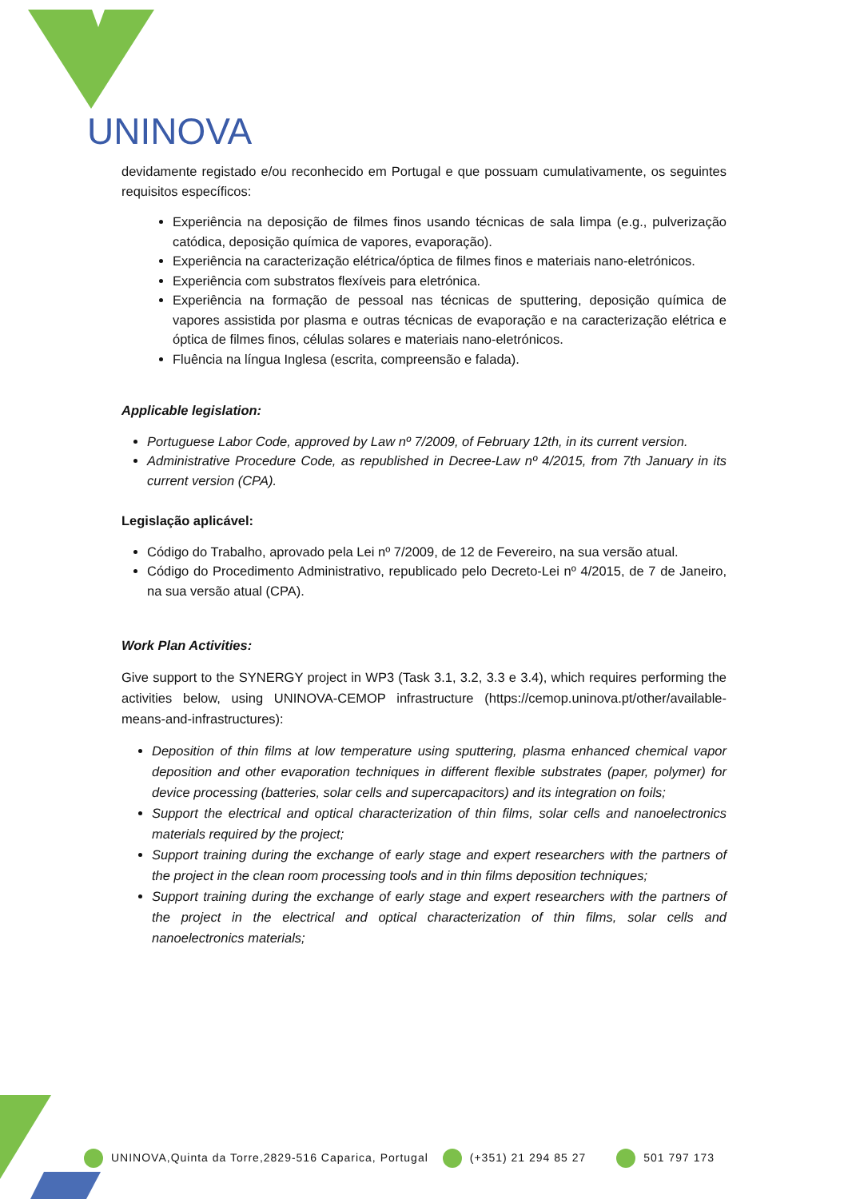UNINOVA
devidamente registado e/ou reconhecido em Portugal e que possuam cumulativamente, os seguintes requisitos específicos:
Experiência na deposição de filmes finos usando técnicas de sala limpa (e.g., pulverização catódica, deposição química de vapores, evaporação).
Experiência na caracterização elétrica/óptica de filmes finos e materiais nano-eletrónicos.
Experiência com substratos flexíveis para eletrónica.
Experiência na formação de pessoal nas técnicas de sputtering, deposição química de vapores assistida por plasma e outras técnicas de evaporação e na caracterização elétrica e óptica de filmes finos, células solares e materiais nano-eletrónicos.
Fluência na língua Inglesa (escrita, compreensão e falada).
Applicable legislation:
Portuguese Labor Code, approved by Law nº 7/2009, of February 12th, in its current version.
Administrative Procedure Code, as republished in Decree-Law nº 4/2015, from 7th January in its current version (CPA).
Legislação aplicável:
Código do Trabalho, aprovado pela Lei nº 7/2009, de 12 de Fevereiro, na sua versão atual.
Código do Procedimento Administrativo, republicado pelo Decreto-Lei nº 4/2015, de 7 de Janeiro, na sua versão atual (CPA).
Work Plan Activities:
Give support to the SYNERGY project in WP3 (Task 3.1, 3.2, 3.3 e 3.4), which requires performing the activities below, using UNINOVA-CEMOP infrastructure (https://cemop.uninova.pt/other/available-means-and-infrastructures):
Deposition of thin films at low temperature using sputtering, plasma enhanced chemical vapor deposition and other evaporation techniques in different flexible substrates (paper, polymer) for device processing (batteries, solar cells and supercapacitors) and its integration on foils;
Support the electrical and optical characterization of thin films, solar cells and nanoelectronics materials required by the project;
Support training during the exchange of early stage and expert researchers with the partners of the project in the clean room processing tools and in thin films deposition techniques;
Support training during the exchange of early stage and expert researchers with the partners of the project in the electrical and optical characterization of thin films, solar cells and nanoelectronics materials;
UNINOVA,Quinta da Torre,2829-516 Caparica, Portugal (+351) 21 294 85 27 501 797 173